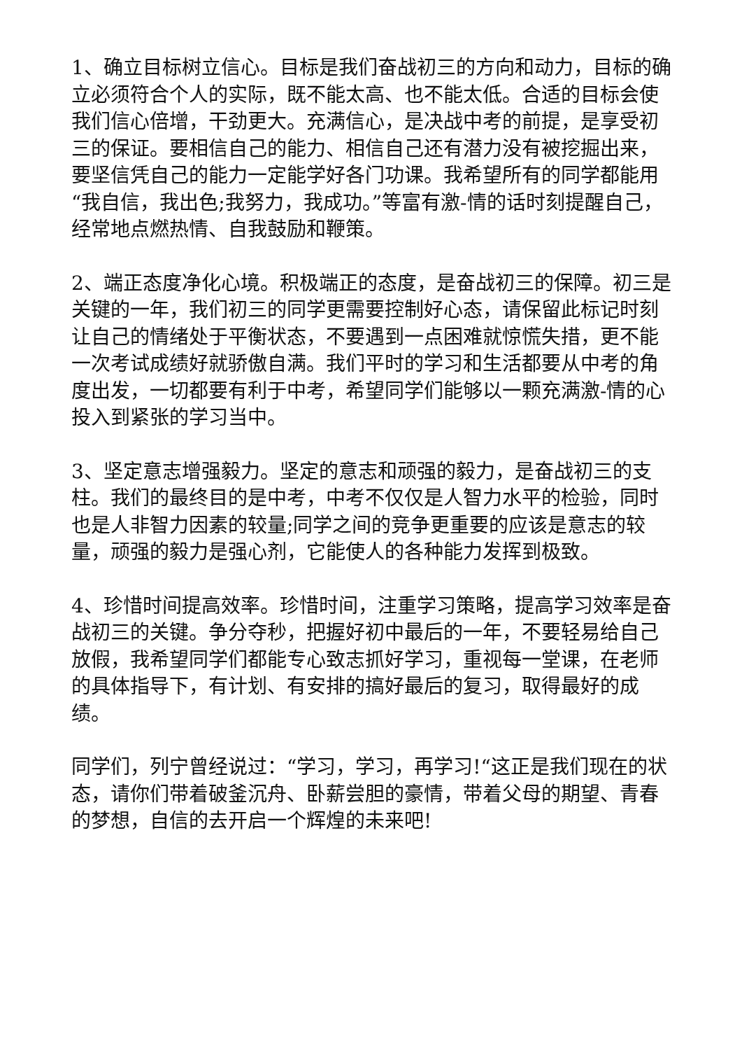1、确立目标树立信心。目标是我们奋战初三的方向和动力，目标的确立必须符合个人的实际，既不能太高、也不能太低。合适的目标会使我们信心倍增，干劲更大。充满信心，是决战中考的前提，是享受初三的保证。要相信自己的能力、相信自己还有潜力没有被挖掘出来，要坚信凭自己的能力一定能学好各门功课。我希望所有的同学都能用“我自信，我出色;我努力，我成功。”等富有激-情的话时刻提醒自己，经常地点燃热情、自我鼓励和鞭策。
2、端正态度净化心境。积极端正的态度，是奋战初三的保障。初三是关键的一年，我们初三的同学更需要控制好心态，请保留此标记时刻让自己的情绪处于平衡状态，不要遇到一点困难就惊慌失措，更不能一次考试成绩好就骄傲自满。我们平时的学习和生活都要从中考的角度出发，一切都要有利于中考，希望同学们能够以一颗充满激-情的心投入到紧张的学习当中。
3、坚定意志增强毅力。坚定的意志和顽强的毅力，是奋战初三的支柱。我们的最终目的是中考，中考不仅仅是人智力水平的检验，同时也是人非智力因素的较量;同学之间的竞争更重要的应该是意志的较量，顽强的毅力是强心剂，它能使人的各种能力发挥到极致。
4、珍惜时间提高效率。珍惜时间，注重学习策略，提高学习效率是奋战初三的关键。争分夺秒，把握好初中最后的一年，不要轻易给自己放假，我希望同学们都能专心致志抓好学习，重视每一堂课，在老师的具体指导下，有计划、有安排的搞好最后的复习，取得最好的成绩。
同学们，列宁曾经说过：“学习，学习，再学习!“这正是我们现在的状态，请你们带着破釜沉舟、卧薪尝胆的豪情，带着父母的期望、青春的梦想，自信的去开启一个辉煌的未来吧!